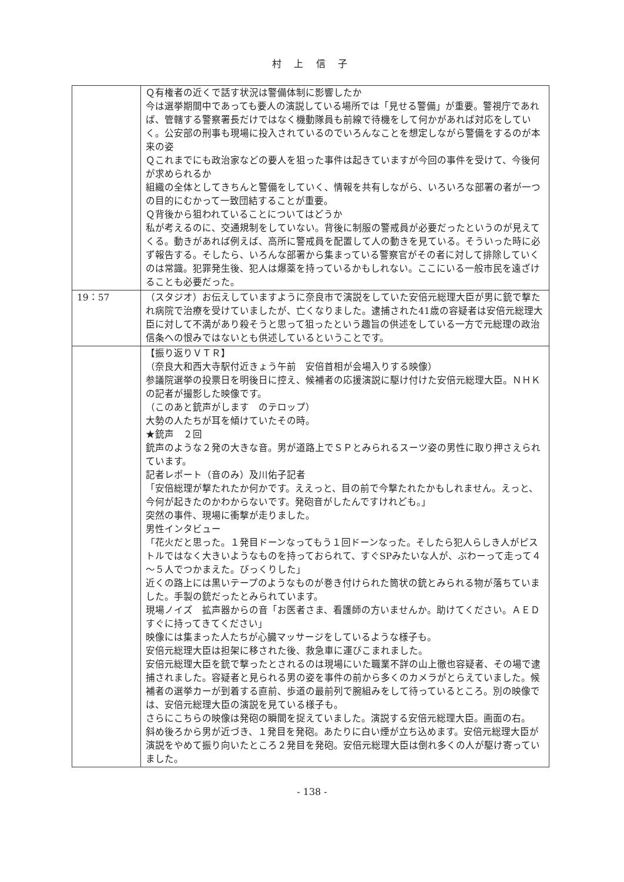村 上 信 子
| | Ｑ有権者の近くで話す状況は警備体制に影響したか 今は選挙期間中であっても要人の演説している場所では「見せる警備」が重要。警視庁であれば、管轄する警察署長だけではなく機動隊員も前線で待機をして何かがあれば対応をしていく。公安部の刑事も現場に投入されているのでいろんなことを想定しながら警備をするのが本来の姿 Ｑこれまでにも政治家などの要人を狙った事件は起きていますが今回の事件を受けて、今後何が求められるか 組織の全体としてきちんと警備をしていく、情報を共有しながら、いろいろな部署の者が一つの目的にむかって一致団結することが重要。 Ｑ背後から狙われていることについてはどうか 私が考えるのに、交通規制をしていない。背後に制服の警戒員が必要だったというのが見えてくる。動きがあれば例えば、高所に警戒員を配置して人の動きを見ている。そういった時に必ず報告する。そしたら、いろんな部署から集まっている警察官がその者に対して排除していくのは常識。犯罪発生後、犯人は爆薬を持っているかもしれない。ここにいる一般市民を遠ざけることも必要だった。 |
| 19：57 | （スタジオ）お伝えしていますように奈良市で演説をしていた安倍元総理大臣が男に銃で撃たれ病院で治療を受けていましたが、亡くなりました。逮捕された41歳の容疑者は安倍元総理大臣に対して不満があり殺そうと思って狙ったという趣旨の供述をしている一方で元総理の政治信条への恨みではないとも供述しているということです。 |
| | 【振り返りＶＴＲ】 （奈良大和西大寺駅付近きょう午前 安倍首相が会場入りする映像） 参議院選挙の投票日を明後日に控え、候補者の応援演説に駆け付けた安倍元総理大臣。ＮＨＫの記者が撮影した映像です。 （このあと銃声がします のテロップ） 大勢の人たちが耳を傾けていたその時。 ★銃声 ２回 銃声のような２発の大きな音。男が道路上でＳＰとみられるスーツ姿の男性に取り押さえられています。 記者レポート（音のみ）及川佑子記者 「安倍総理が撃たれたか何かです。ええっと、目の前で今撃たれたかもしれません。えっと、今何が起きたのかわからないです。発砲音がしたんですけれども。」 突然の事件、現場に衝撃が走りました。 男性インタビュー 「花火だと思った。１発目ドーンなってもう１回ドーンなった。そしたら犯人らしき人がピストルではなく大きいようなものを持っておられて、すぐSPみたいな人が、ぶわーって走って４～５人でつかまえた。びっくりした」 近くの路上には黒いテープのようなものが巻き付けられた筒状の銃とみられる物が落ちていました。手製の銃だったとみられています。 現場ノイズ 拡声器からの音「お医者さま、看護師の方いませんか。助けてください。ＡＥＤすぐに持ってきてください」 映像には集まった人たちが心臓マッサージをしているような様子も。 安倍元総理大臣は担架に移された後、救急車に運びこまれました。 安倍元総理大臣を銃で撃ったとされるのは現場にいた職業不詳の山上徹也容疑者、その場で逮捕されました。容疑者と見られる男の姿を事件の前から多くのカメラがとらえていました。候補者の選挙カーが到着する直前、歩道の最前列で腕組みをして待っているところ。別の映像では、安倍元総理大臣の演説を見ている様子も。 さらにこちらの映像は発砲の瞬間を捉えていました。演説する安倍元総理大臣。画面の右。 斜め後ろから男が近づき、１発目を発砲。あたりに白い煙が立ち込めます。安倍元総理大臣が演説をやめて振り向いたところ２発目を発砲。安倍元総理大臣は倒れ多くの人が駆け寄っていました。 |
- 138 -